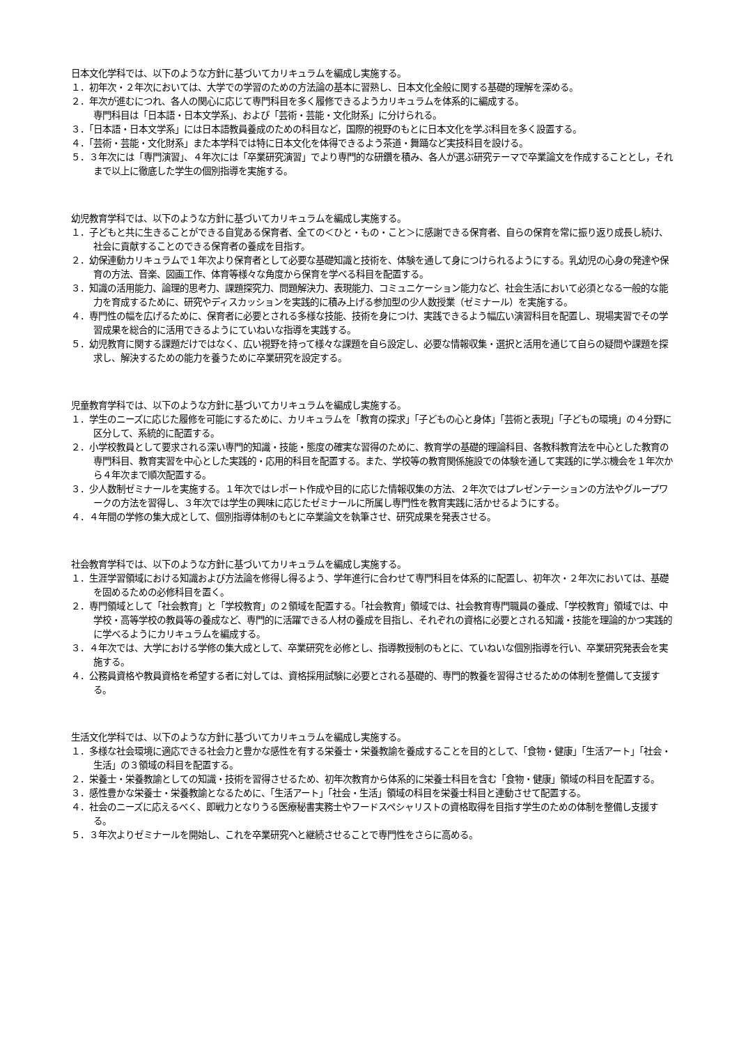日本文化学科では、以下のような方針に基づいてカリキュラムを編成し実施する。
１．初年次・２年次においては、大学での学習のための方法論の基本に習熟し、日本文化全般に関する基礎的理解を深める。
２．年次が進むにつれ、各人の関心に応じて専門科目を多く履修できるようカリキュラムを体系的に編成する。
専門科目は「日本語・日本文学系」、および「芸術・芸能・文化財系」に分けられる。
３．「日本語・日本文学系」には日本語教員養成のための科目など，国際的視野のもとに日本文化を学ぶ科目を多く設置する。
４．「芸術・芸能・文化財系」また本学科では特に日本文化を体得できるよう茶道・舞踊など実技科目を設ける。
５．３年次には「専門演習」、４年次には「卒業研究演習」でより専門的な研鑽を積み、各人が選ぶ研究テーマで卒業論文を作成することとし，それまで以上に徹底した学生の個別指導を実施する。
幼児教育学科では、以下のような方針に基づいてカリキュラムを編成し実施する。
１．子どもと共に生きることができる自覚ある保育者、全ての＜ひと・もの・こと＞に感謝できる保育者、自らの保育を常に振り返り成長し続け、社会に貢献することのできる保育者の養成を目指す。
２．幼保連動カリキュラムで１年次より保育者として必要な基礎知識と技術を、体験を通して身につけられるようにする。乳幼児の心身の発達や保育の方法、音楽、図画工作、体育等様々な角度から保育を学べる科目を配置する。
３．知識の活用能力、論理的思考力、課題探究力、問題解決力、表現能力、コミュニケーション能力など、社会生活において必須となる一般的な能力を育成するために、研究やディスカッションを実践的に積み上げる参加型の少人数授業（ゼミナール）を実施する。
４．専門性の幅を広げるために、保育者に必要とされる多様な技能、技術を身につけ、実践できるよう幅広い演習科目を配置し、現場実習でその学習成果を総合的に活用できるようにていねいな指導を実践する。
５．幼児教育に関する課題だけではなく、広い視野を持って様々な課題を自ら設定し、必要な情報収集・選択と活用を通じて自らの疑問や課題を探求し、解決するための能力を養うために卒業研究を設定する。
児童教育学科では、以下のような方針に基づいてカリキュラムを編成し実施する。
１．学生のニーズに応じた履修を可能にするために、カリキュラムを「教育の探求」「子どもの心と身体」「芸術と表現」「子どもの環境」の４分野に区分して、系統的に配置する。
２．小学校教員として要求される深い専門的知識・技能・態度の確実な習得のために、教育学の基礎的理論科目、各教科教育法を中心とした教育の専門科目、教育実習を中心とした実践的・応用的科目を配置する。また、学校等の教育関係施設での体験を通して実践的に学ぶ機会を１年次から４年次まで順次配置する。
３．少人数制ゼミナールを実施する。１年次ではレポート作成や目的に応じた情報収集の方法、２年次ではプレゼンテーションの方法やグループワークの方法を習得し、３年次では学生の興味に応じたゼミナールに所属し専門性を教育実践に活かせるようにする。
４．４年間の学修の集大成として、個別指導体制のもとに卒業論文を執筆させ、研究成果を発表させる。
社会教育学科では、以下のような方針に基づいてカリキュラムを編成し実施する。
１．生涯学習領域における知識および方法論を修得し得るよう、学年進行に合わせて専門科目を体系的に配置し、初年次・２年次においては、基礎を固めるための必修科目を置く。
２．専門領域として「社会教育」と「学校教育」の２領域を配置する。「社会教育」領域では、社会教育専門職員の養成、「学校教育」領域では、中学校・高等学校の教員等の養成など、専門的に活躍できる人材の養成を目指し、それぞれの資格に必要とされる知識・技能を理論的かつ実践的に学べるようにカリキュラムを編成する。
３．４年次では、大学における学修の集大成として、卒業研究を必修とし、指導教授制のもとに、ていねいな個別指導を行い、卒業研究発表会を実施する。
４．公務員資格や教員資格を希望する者に対しては、資格採用試験に必要とされる基礎的、専門的教養を習得させるための体制を整備して支援する。
生活文化学科では、以下のような方針に基づいてカリキュラムを編成し実施する。
１．多様な社会環境に適応できる社会力と豊かな感性を有する栄養士・栄養教諭を養成することを目的として、「食物・健康」「生活アート」「社会・生活」の３領域の科目を配置する。
２．栄養士・栄養教諭としての知識・技術を習得させるため、初年次教育から体系的に栄養士科目を含む「食物・健康」領域の科目を配置する。
３．感性豊かな栄養士・栄養教諭となるために、「生活アート」「社会・生活」領域の科目を栄養士科目と連動させて配置する。
４．社会のニーズに応えるべく、即戦力となりうる医療秘書実務士やフードスペシャリストの資格取得を目指す学生のための体制を整備し支援する。
５．３年次よりゼミナールを開始し、これを卒業研究へと継続させることで専門性をさらに高める。